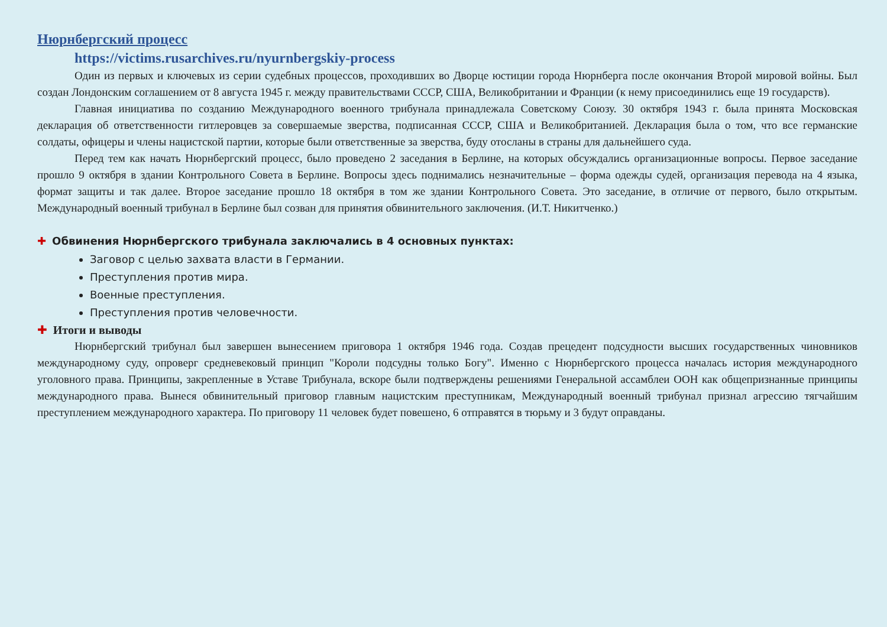Нюрнбергский процесс
https://victims.rusarchives.ru/nyurnbergskiy-process
Один из первых и ключевых из серии судебных процессов, проходивших во Дворце юстиции города Нюрнберга после окончания Второй мировой войны. Был создан Лондонским соглашением от 8 августа 1945 г. между правительствами СССР, США, Великобритании и Франции (к нему присоединились еще 19 государств).
Главная инициатива по созданию Международного военного трибунала принадлежала Советскому Союзу. 30 октября 1943 г. была принята Московская декларация об ответственности гитлеровцев за совершаемые зверства, подписанная СССР, США и Великобританией. Декларация была о том, что все германские солдаты, офицеры и члены нацистской партии, которые были ответственные за зверства, буду отосланы в страны для дальнейшего суда.
Перед тем как начать Нюрнбергский процесс, было проведено 2 заседания в Берлине, на которых обсуждались организационные вопросы. Первое заседание прошло 9 октября в здании Контрольного Совета в Берлине. Вопросы здесь поднимались незначительные – форма одежды судей, организация перевода на 4 языка, формат защиты и так далее. Второе заседание прошло 18 октября в том же здании Контрольного Совета. Это заседание, в отличие от первого, было открытым. Международный военный трибунал в Берлине был созван для принятия обвинительного заключения. (И.Т. Никитченко.)
✚ Обвинения Нюрнбергского трибунала заключались в 4 основных пунктах:
Заговор с целью захвата власти в Германии.
Преступления против мира.
Военные преступления.
Преступления против человечности.
✚ Итоги и выводы
Нюрнбергский трибунал был завершен вынесением приговора 1 октября 1946 года. Создав прецедент подсудности высших государственных чиновников международному суду, опроверг средневековый принцип "Короли подсудны только Богу". Именно с Нюрнбергского процесса началась история международного уголовного права. Принципы, закрепленные в Уставе Трибунала, вскоре были подтверждены решениями Генеральной ассамблеи ООН как общепризнанные принципы международного права. Вынеся обвинительный приговор главным нацистским преступникам, Международный военный трибунал признал агрессию тягчайшим преступлением международного характера. По приговору 11 человек будет повешено, 6 отправятся в тюрьму и 3 будут оправданы.